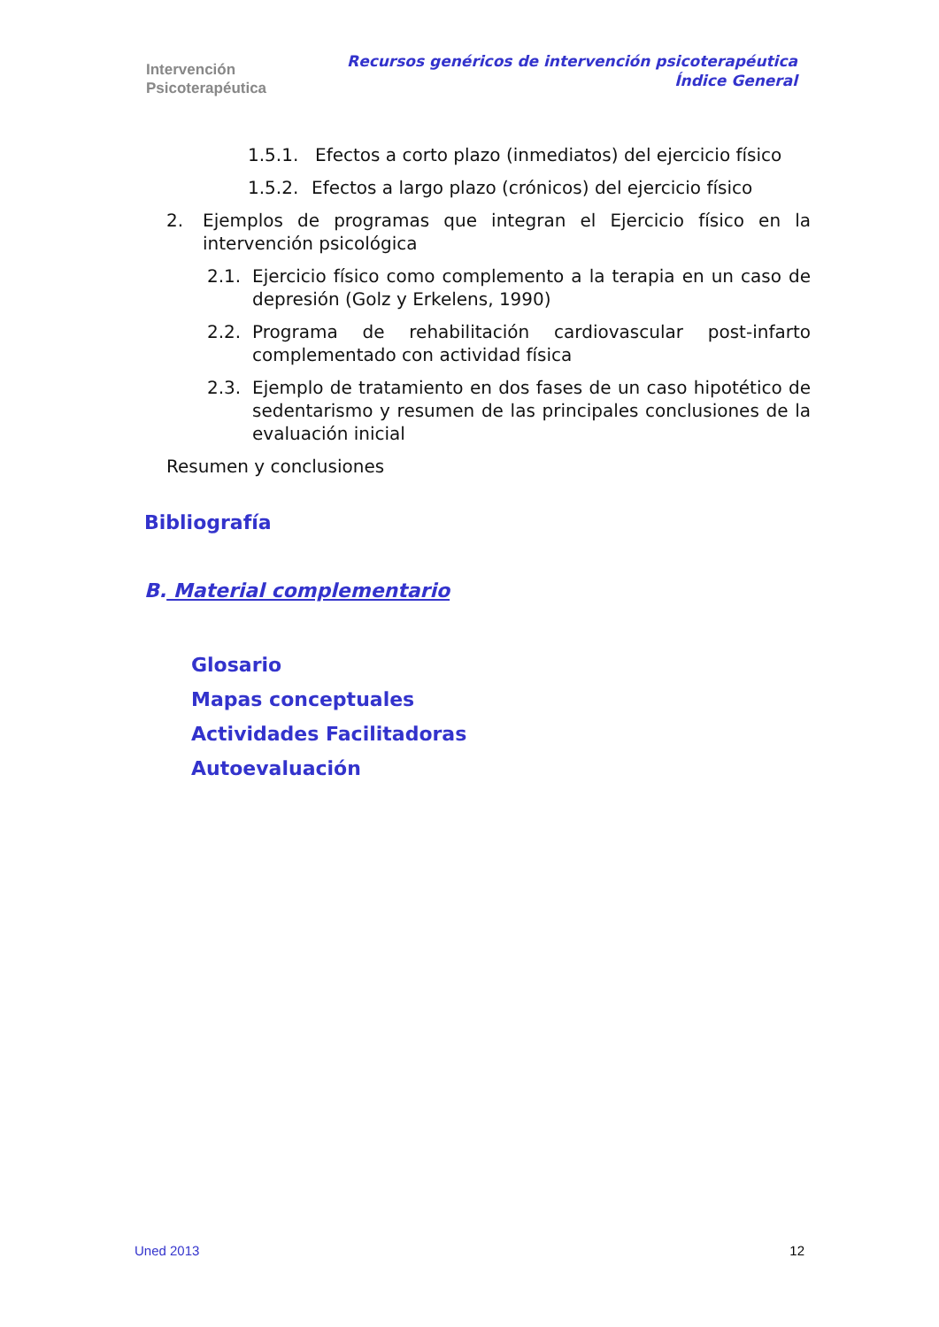Intervención
Psicoterapéutica
Recursos genéricos de intervención psicoterapéutica
Índice General
1.5.1. Efectos a corto plazo (inmediatos) del ejercicio físico
1.5.2. Efectos a largo plazo (crónicos) del ejercicio físico
2. Ejemplos de programas que integran el Ejercicio físico en la intervención psicológica
2.1. Ejercicio físico como complemento a la terapia en un caso de depresión (Golz y Erkelens, 1990)
2.2. Programa de rehabilitación cardiovascular post-infarto complementado con actividad física
2.3. Ejemplo de tratamiento en dos fases de un caso hipotético de sedentarismo y resumen de las principales conclusiones de la evaluación inicial
Resumen y conclusiones
Bibliografía
B. Material complementario
Glosario
Mapas conceptuales
Actividades Facilitadoras
Autoevaluación
Uned 2013 12